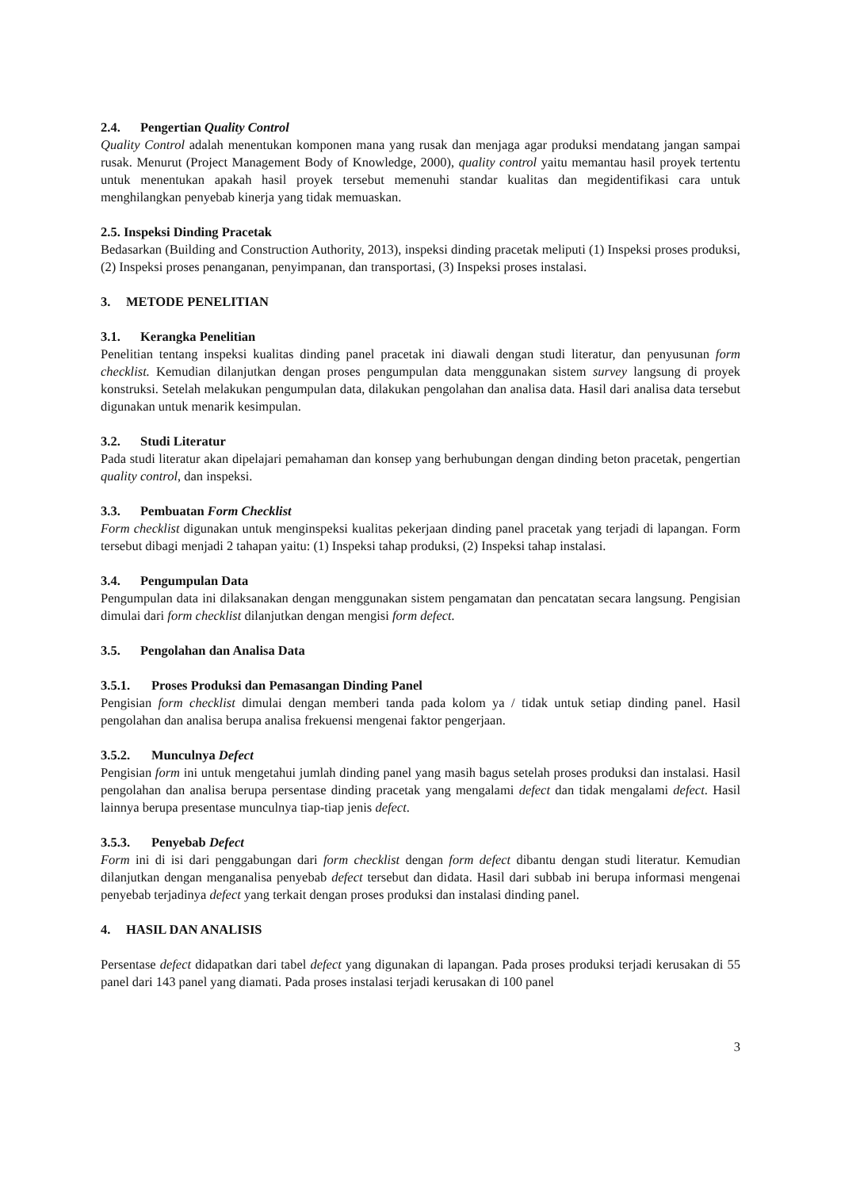2.4. Pengertian Quality Control
Quality Control adalah menentukan komponen mana yang rusak dan menjaga agar produksi mendatang jangan sampai rusak. Menurut (Project Management Body of Knowledge, 2000), quality control yaitu memantau hasil proyek tertentu untuk menentukan apakah hasil proyek tersebut memenuhi standar kualitas dan megidentifikasi cara untuk menghilangkan penyebab kinerja yang tidak memuaskan.
2.5. Inspeksi Dinding Pracetak
Bedasarkan (Building and Construction Authority, 2013), inspeksi dinding pracetak meliputi (1) Inspeksi proses produksi, (2) Inspeksi proses penanganan, penyimpanan, dan transportasi, (3) Inspeksi proses instalasi.
3. METODE PENELITIAN
3.1. Kerangka Penelitian
Penelitian tentang inspeksi kualitas dinding panel pracetak ini diawali dengan studi literatur, dan penyusunan form checklist. Kemudian dilanjutkan dengan proses pengumpulan data menggunakan sistem survey langsung di proyek konstruksi. Setelah melakukan pengumpulan data, dilakukan pengolahan dan analisa data. Hasil dari analisa data tersebut digunakan untuk menarik kesimpulan.
3.2. Studi Literatur
Pada studi literatur akan dipelajari pemahaman dan konsep yang berhubungan dengan dinding beton pracetak, pengertian quality control, dan inspeksi.
3.3. Pembuatan Form Checklist
Form checklist digunakan untuk menginspeksi kualitas pekerjaan dinding panel pracetak yang terjadi di lapangan. Form tersebut dibagi menjadi 2 tahapan yaitu: (1) Inspeksi tahap produksi, (2) Inspeksi tahap instalasi.
3.4. Pengumpulan Data
Pengumpulan data ini dilaksanakan dengan menggunakan sistem pengamatan dan pencatatan secara langsung. Pengisian dimulai dari form checklist dilanjutkan dengan mengisi form defect.
3.5. Pengolahan dan Analisa Data
3.5.1. Proses Produksi dan Pemasangan Dinding Panel
Pengisian form checklist dimulai dengan memberi tanda pada kolom ya / tidak untuk setiap dinding panel. Hasil pengolahan dan analisa berupa analisa frekuensi mengenai faktor pengerjaan.
3.5.2. Munculnya Defect
Pengisian form ini untuk mengetahui jumlah dinding panel yang masih bagus setelah proses produksi dan instalasi. Hasil pengolahan dan analisa berupa persentase dinding pracetak yang mengalami defect dan tidak mengalami defect. Hasil lainnya berupa presentase munculnya tiap-tiap jenis defect.
3.5.3. Penyebab Defect
Form ini di isi dari penggabungan dari form checklist dengan form defect dibantu dengan studi literatur. Kemudian dilanjutkan dengan menganalisa penyebab defect tersebut dan didata. Hasil dari subbab ini berupa informasi mengenai penyebab terjadinya defect yang terkait dengan proses produksi dan instalasi dinding panel.
4. HASIL DAN ANALISIS
Persentase defect didapatkan dari tabel defect yang digunakan di lapangan. Pada proses produksi terjadi kerusakan di 55 panel dari 143 panel yang diamati. Pada proses instalasi terjadi kerusakan di 100 panel
3